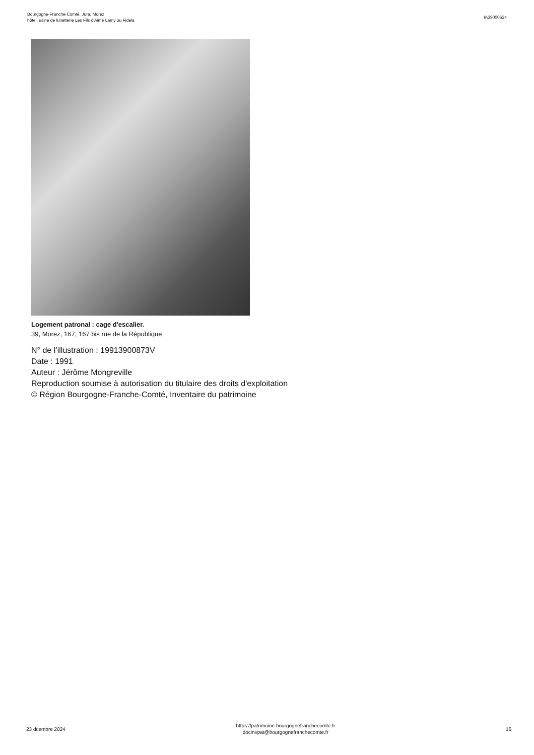Bourgogne-Franche-Comté, Jura, Morez
hôtel, usine de lunetterie Les Fils d'Aimé Lamy ou Fidela
IA39000524
Logement patronal : cage d'escalier.
39, Morez, 167, 167 bis rue de la République
N° de l’illustration : 19913900873V
Date : 1991
Auteur : Jérôme Mongreville
Reproduction soumise à autorisation du titulaire des droits d'exploitation
© Région Bourgogne-Franche-Comté, Inventaire du patrimoine
23 dcembre 2024
https://patrimoine.bourgognefranchecomte.fr
docinvpat@bourgognefranchecomte.fr
16